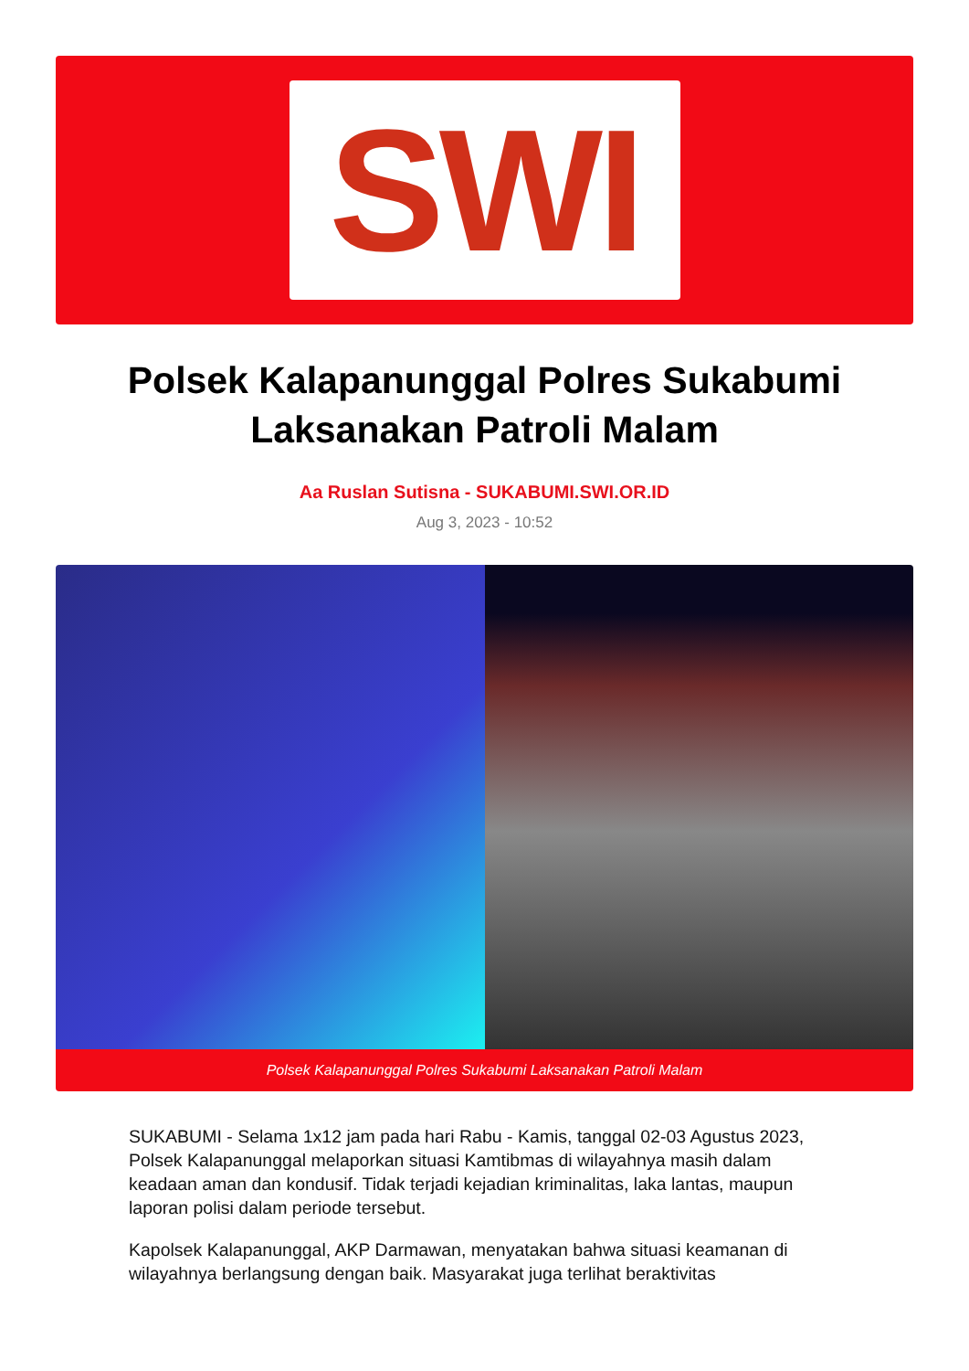SWI
Polsek Kalapanunggal Polres Sukabumi Laksanakan Patroli Malam
Aa Ruslan Sutisna - SUKABUMI.SWI.OR.ID
Aug 3, 2023 - 10:52
Polsek Kalapanunggal Polres Sukabumi Laksanakan Patroli Malam
SUKABUMI - Selama 1x12 jam pada hari Rabu - Kamis, tanggal 02-03 Agustus 2023, Polsek Kalapanunggal melaporkan situasi Kamtibmas di wilayahnya masih dalam keadaan aman dan kondusif. Tidak terjadi kejadian kriminalitas, laka lantas, maupun laporan polisi dalam periode tersebut.
Kapolsek Kalapanunggal, AKP Darmawan, menyatakan bahwa situasi keamanan di wilayahnya berlangsung dengan baik. Masyarakat juga terlihat beraktivitas